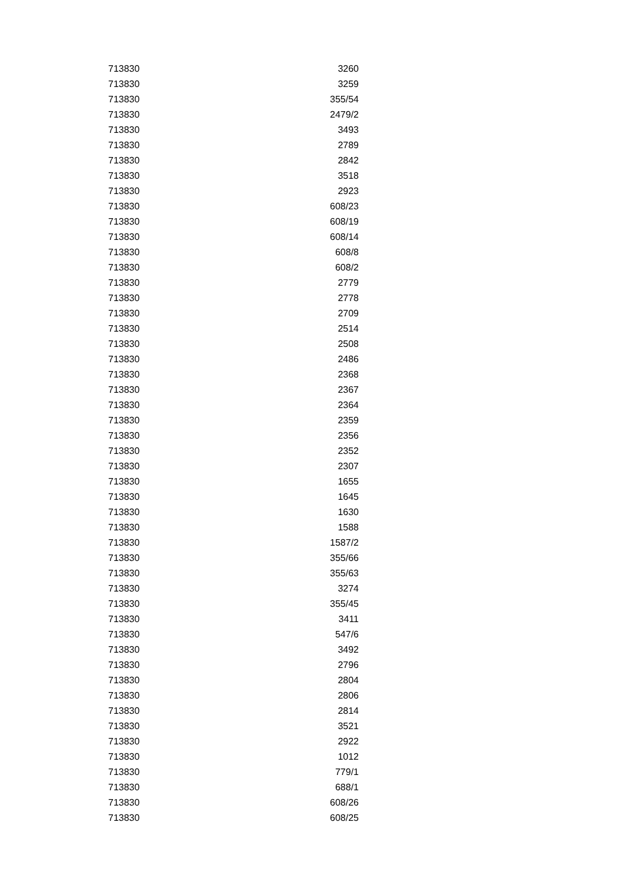| 713830 | 3260 |
| 713830 | 3259 |
| 713830 | 355/54 |
| 713830 | 2479/2 |
| 713830 | 3493 |
| 713830 | 2789 |
| 713830 | 2842 |
| 713830 | 3518 |
| 713830 | 2923 |
| 713830 | 608/23 |
| 713830 | 608/19 |
| 713830 | 608/14 |
| 713830 | 608/8 |
| 713830 | 608/2 |
| 713830 | 2779 |
| 713830 | 2778 |
| 713830 | 2709 |
| 713830 | 2514 |
| 713830 | 2508 |
| 713830 | 2486 |
| 713830 | 2368 |
| 713830 | 2367 |
| 713830 | 2364 |
| 713830 | 2359 |
| 713830 | 2356 |
| 713830 | 2352 |
| 713830 | 2307 |
| 713830 | 1655 |
| 713830 | 1645 |
| 713830 | 1630 |
| 713830 | 1588 |
| 713830 | 1587/2 |
| 713830 | 355/66 |
| 713830 | 355/63 |
| 713830 | 3274 |
| 713830 | 355/45 |
| 713830 | 3411 |
| 713830 | 547/6 |
| 713830 | 3492 |
| 713830 | 2796 |
| 713830 | 2804 |
| 713830 | 2806 |
| 713830 | 2814 |
| 713830 | 3521 |
| 713830 | 2922 |
| 713830 | 1012 |
| 713830 | 779/1 |
| 713830 | 688/1 |
| 713830 | 608/26 |
| 713830 | 608/25 |